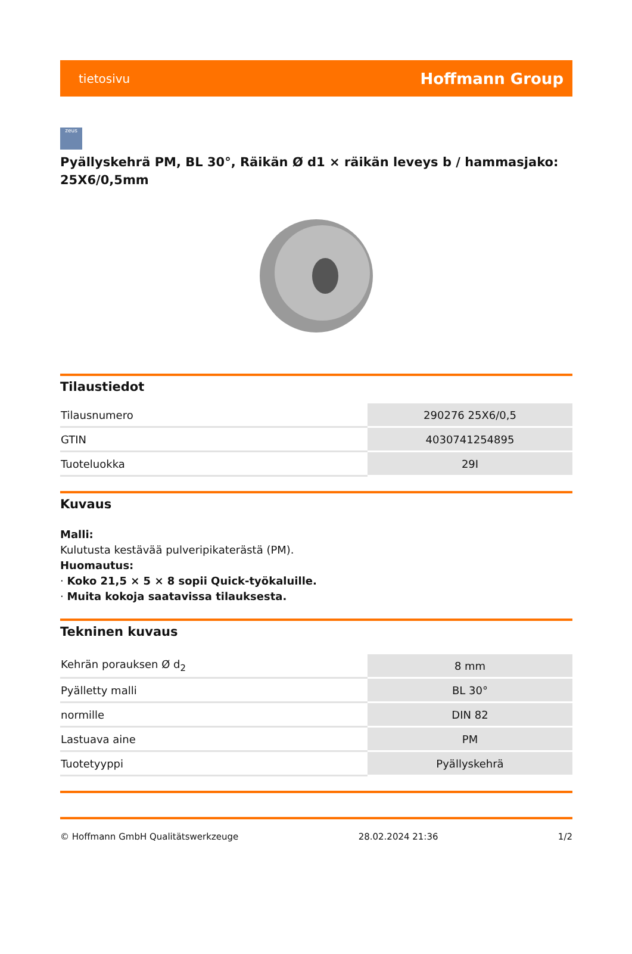tietosivu Hoffmann Group
zeus
Pyällyskehrä PM, BL 30°, Räikän Ø d1 × räikän leveys b / hammasjako: 25X6/0,5mm
Tilaustiedot
| Tilausnumero | 290276 25X6/0,5 |
| GTIN | 4030741254895 |
| Tuoteluokka | 29I |
Kuvaus
Malli:
Kulutusta kestävää pulveripikaterästä (PM).
Huomautus:
· Koko 21,5 × 5 × 8 sopii Quick-työkaluille.
· Muita kokoja saatavissa tilauksesta.
Tekninen kuvaus
| Kehrän porauksen Ø d<sub>2</sub> | 8 mm |
| Pyälletty malli | BL 30° |
| normille | DIN 82 |
| Lastuava aine | PM |
| Tuotetyyppi | Pyällyskehrä |
© Hoffmann GmbH Qualitätswerkzeuge 28.02.2024 21:36 1/2